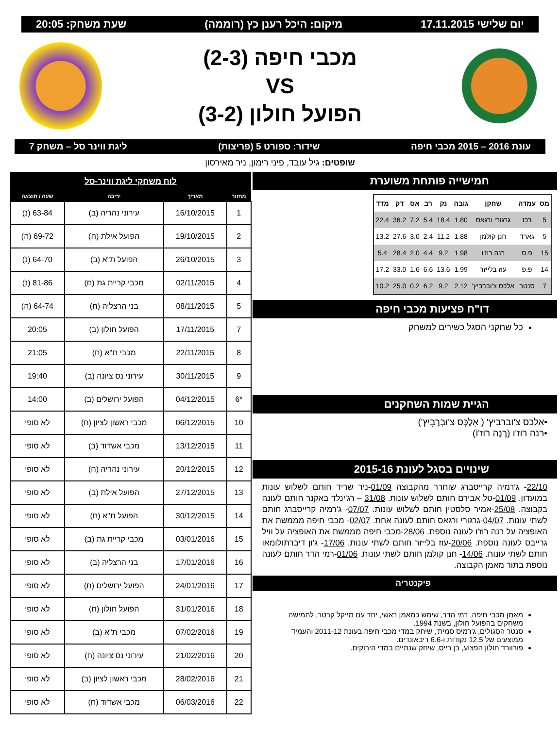יום שלישי 17.11.2015 מיקום: היכל רענן כץ (רוממה) שעת משחק: 20:05
מכבי חיפה (2-3)
VS
הפועל חולון (3-2)
עונת 2016 – 2015 מכבי חיפה שידור: ספורט 5 (פריצות) ליגת ווינר סל – משחק 7
שופטים: גיל עובד, פיני רימון, ניר מאירסון
חמישייה פותחת משוערת
| מס | עמדה | שחקן | גובה | נק | רב | אס | דק | מדד |
| --- | --- | --- | --- | --- | --- | --- | --- | --- |
| 5 | רכז | גרגורי ורגאס | 1.80 | 18.4 | 5.4 | 7.2 | 36.2 | 22.4 |
| 5 | גארד | חנן קולמן | 1.88 | 11.2 | 2.4 | 3.0 | 27.6 | 13.2 |
| 15 | פ.ס | רנה רוז'ו | 1.98 | 9.2 | 4.4 | 2.0 | 28.4 | 5.4 |
| 14 | פ.פ | עוז בלייזר | 1.99 | 13.6 | 6.6 | 1.6 | 33.0 | 17.2 |
| 7 | סנטר | אלכס צ'וברביץ' | 2.12 | 9.2 | 6.2 | 0.2 | 25.0 | 10.2 |
דו"ח פציעות מכבי חיפה
כל שחקני הסגל כשירים למשחק
הגיית שמות השחקנים
•אלכס צ'וברביץ' ( אָלֶכְּס צ'וּבְּרֶבִיץ')
•רנה רוז'ו (רֶנֶה רוּז'וֹ)
שינויים בסגל לעונת 2015-16
22/10- ג'רמיה קרייסברג שוחרר מהקבוצה 01/09-ניר שריד חותם לשלוש עונות במועדון. 01/09-טל אבירם חותם לשלוש עונות. 31/08 – רג'ינלד באקנר חותם לעונה בקבוצה. 25/08-אמיר סלסטין חותם לשלוש עונות. 07/07- ג'רמיה קרייסברג חותם לשתי עונות. 04/07-גרגורי ורגאס חותם לעונה אחת. 02/07- מכבי חיפה מממשת את האופציה על רנה רוז'ו לעונה נוספת. 28/06-מכבי חיפה מממשת את האופציה על וויל גרייבס לעונה נוספת. 20/06-עוז בלייזר חותם לשתי עונות. 17/06- ג'ון דיברתולומאו חותם לשתי עונות. 14/06- חנן קולמן חותם לשתי עונות. 01/06-רמי הדר חותם לעונה נוספת בתור מאמן הקבוצה.
פיקנטריה
מאמן מכבי חיפה, רמי הדר, שימש כמאמן ראשי, יחד עם מייקל קרטר, לחמישה משחקים בהפועל חולון, בשנת 1994.
סנטר הסגולים, ג'רמיס סמית', שיחק במדי מכבי חיפה בעונת 2011-12 והעמיד ממוצעים של 12.5 נקודות ו-6.6 ריבאונדים.
פורוורד חולון הפצוע, בן רייס, שיחק שנתיים במדי הירוקים.
| לוח משחקי ליגת ווינר-סל | | | |
| --- | --- | --- | --- |
| מחזור | תאריך | יריבה | שעה / תוצאה |
| 1 | 16/10/2015 | עירוני נהריה (ב) | 63-84 (נ) |
| 2 | 19/10/2015 | הפועל אילת (ח) | 69-72 (ה) |
| 3 | 26/10/2015 | הפועל ת"א (ב) | 64-70 (נ) |
| 4 | 02/11/2015 | מכבי קריית גת (ח) | 81-86 (נ) |
| 5 | 08/11/2015 | בני הרצליה (ח) | 64-74 (ה) |
| 7 | 17/11/2015 | הפועל חולון (ב) | 20:05 |
| 8 | 22/11/2015 | מכבי ת"א (ח) | 21:05 |
| 9 | 30/11/2015 | עירוני נס ציונה (ב) | 19:40 |
| *6 | 04/12/2015 | הפועל ירושלים (ב) | 14:00 |
| 10 | 06/12/2015 | מכבי ראשון לציון (ח) | לא סופי |
| 11 | 13/12/2015 | מכבי אשדוד (ב) | לא סופי |
| 12 | 20/12/2015 | עירוני נהריה (ח) | לא סופי |
| 13 | 27/12/2015 | הפועל אילת (ב) | לא סופי |
| 14 | 30/12/2015 | הפועל ת"א (ח) | לא סופי |
| 15 | 03/01/2016 | מכבי קריית גת (ב) | לא סופי |
| 16 | 17/01/2016 | בני הרצליה (ב) | לא סופי |
| 17 | 24/01/2016 | הפועל ירושלים (ח) | לא סופי |
| 18 | 31/01/2016 | הפועל חולון (ח) | לא סופי |
| 19 | 07/02/2016 | מכבי ת"א (ב) | לא סופי |
| 20 | 21/02/2016 | עירוני נס ציונה (ח) | לא סופי |
| 21 | 28/02/2016 | מכבי ראשון לציון (ב) | לא סופי |
| 22 | 06/03/2016 | מכבי אשדוד (ח) | לא סופי |